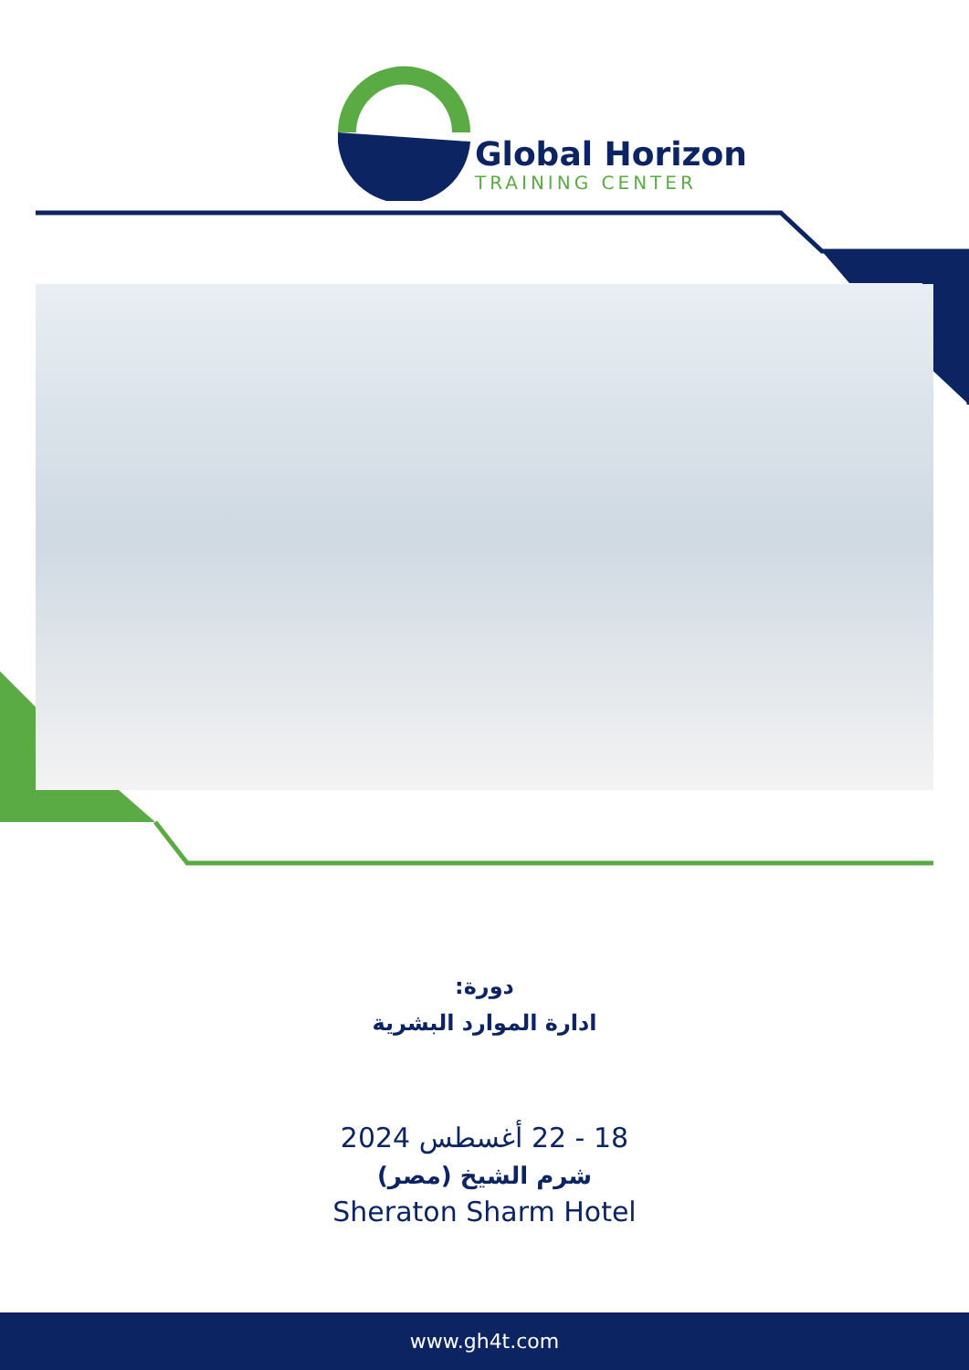Global Horizon
TRAINING CENTER
دورة:
ادارة الموارد البشرية
18 - 22 أغسطس 2024
شرم الشيخ (مصر)
Sheraton Sharm Hotel
www.gh4t.com